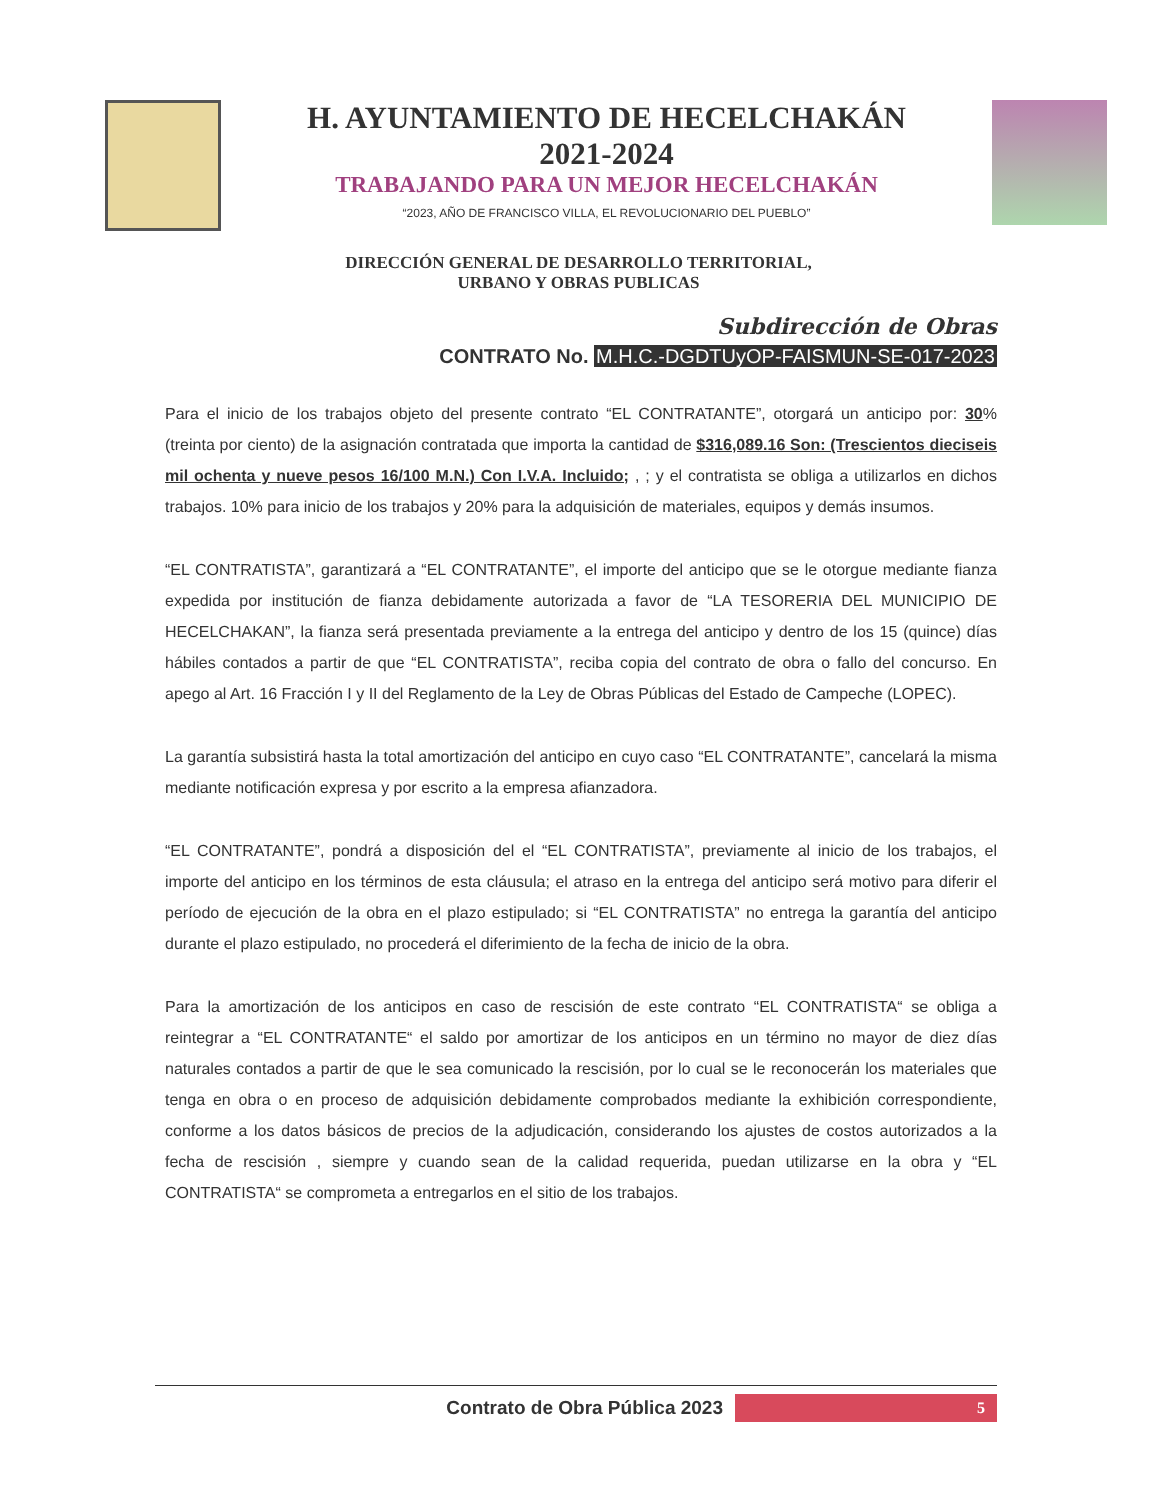H. AYUNTAMIENTO DE HECELCHAKÁN
2021-2024
TRABAJANDO PARA UN MEJOR HECELCHAKÁN
“2023, AÑO DE FRANCISCO VILLA, EL REVOLUCIONARIO DEL PUEBLO”
DIRECCIÓN GENERAL DE DESARROLLO TERRITORIAL,
URBANO Y OBRAS PUBLICAS
Subdirección de Obras
CONTRATO No. M.H.C.-DGDTUyOP-FAISMUN-SE-017-2023
Para el inicio de los trabajos objeto del presente contrato “EL CONTRATANTE”, otorgará un anticipo por: 30% (treinta por ciento) de la asignación contratada que importa la cantidad de $316,089.16 Son: (Trescientos dieciseis mil ochenta y nueve pesos 16/100 M.N.) Con I.V.A. Incluido; , ; y el contratista se obliga a utilizarlos en dichos trabajos. 10% para inicio de los trabajos y 20% para la adquisición de materiales, equipos y demás insumos.
“EL CONTRATISTA”, garantizará a “EL CONTRATANTE”, el importe del anticipo que se le otorgue mediante fianza expedida por institución de fianza debidamente autorizada a favor de “LA TESORERIA DEL MUNICIPIO DE HECELCHAKAN”, la fianza será presentada previamente a la entrega del anticipo y dentro de los 15 (quince) días hábiles contados a partir de que “EL CONTRATISTA”, reciba copia del contrato de obra o fallo del concurso. En apego al Art. 16 Fracción I y II del Reglamento de la Ley de Obras Públicas del Estado de Campeche (LOPEC).
La garantía subsistirá hasta la total amortización del anticipo en cuyo caso “EL CONTRATANTE”, cancelará la misma mediante notificación expresa y por escrito a la empresa afianzadora.
“EL CONTRATANTE”, pondrá a disposición del el “EL CONTRATISTA”, previamente al inicio de los trabajos, el importe del anticipo en los términos de esta cláusula; el atraso en la entrega del anticipo será motivo para diferir el período de ejecución de la obra en el plazo estipulado; si “EL CONTRATISTA” no entrega la garantía del anticipo durante el plazo estipulado, no procederá el diferimiento de la fecha de inicio de la obra.
Para la amortización de los anticipos en caso de rescisión de este contrato “EL CONTRATISTA“ se obliga a reintegrar a “EL CONTRATANTE“ el saldo por amortizar de los anticipos en un término no mayor de diez días naturales contados a partir de que le sea comunicado la rescisión, por lo cual se le reconocerán los materiales que tenga en obra o en proceso de adquisición debidamente comprobados mediante la exhibición correspondiente, conforme a los datos básicos de precios de la adjudicación, considerando los ajustes de costos autorizados a la fecha de rescisión , siempre y cuando sean de la calidad requerida, puedan utilizarse en la obra y “EL CONTRATISTA“ se comprometa a entregarlos en el sitio de los trabajos.
Contrato de Obra Pública 2023
5